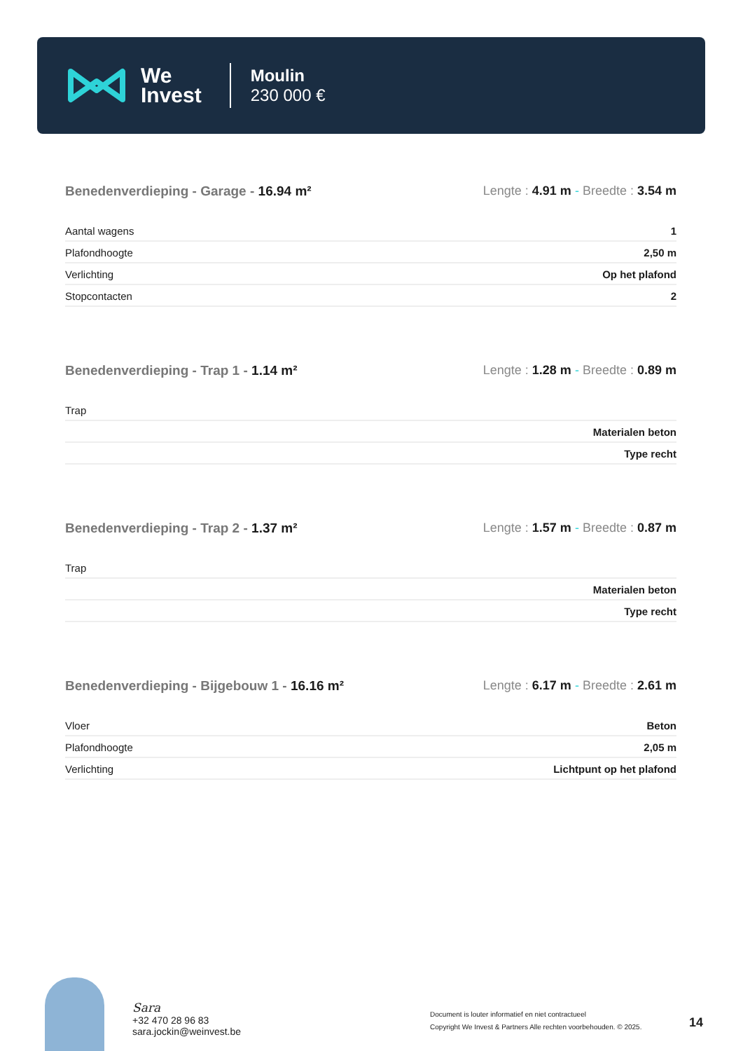We
Invest
Moulin
230 000 €
Benedenverdieping - Garage - 16.94 m² Lengte : 4.91 m - Breedte : 3.54 m
| Aantal wagens | 1 |
| Plafondhoogte | 2,50 m |
| Verlichting | Op het plafond |
| Stopcontacten | 2 |
Benedenverdieping - Trap 1 - 1.14 m² Lengte : 1.28 m - Breedte : 0.89 m
| Trap | |
| | Materialen beton |
| | Type recht |
Benedenverdieping - Trap 2 - 1.37 m² Lengte : 1.57 m - Breedte : 0.87 m
| Trap | |
| | Materialen beton |
| | Type recht |
Benedenverdieping - Bijgebouw 1 - 16.16 m² Lengte : 6.17 m - Breedte : 2.61 m
| Vloer | Beton |
| Plafondhoogte | 2,05 m |
| Verlichting | Lichtpunt op het plafond |
Sara
+32 470 28 96 83
sara.jockin@weinvest.be
Document is louter informatief en niet contractueel
Copyright We Invest & Partners Alle rechten voorbehouden. © 2025.
14